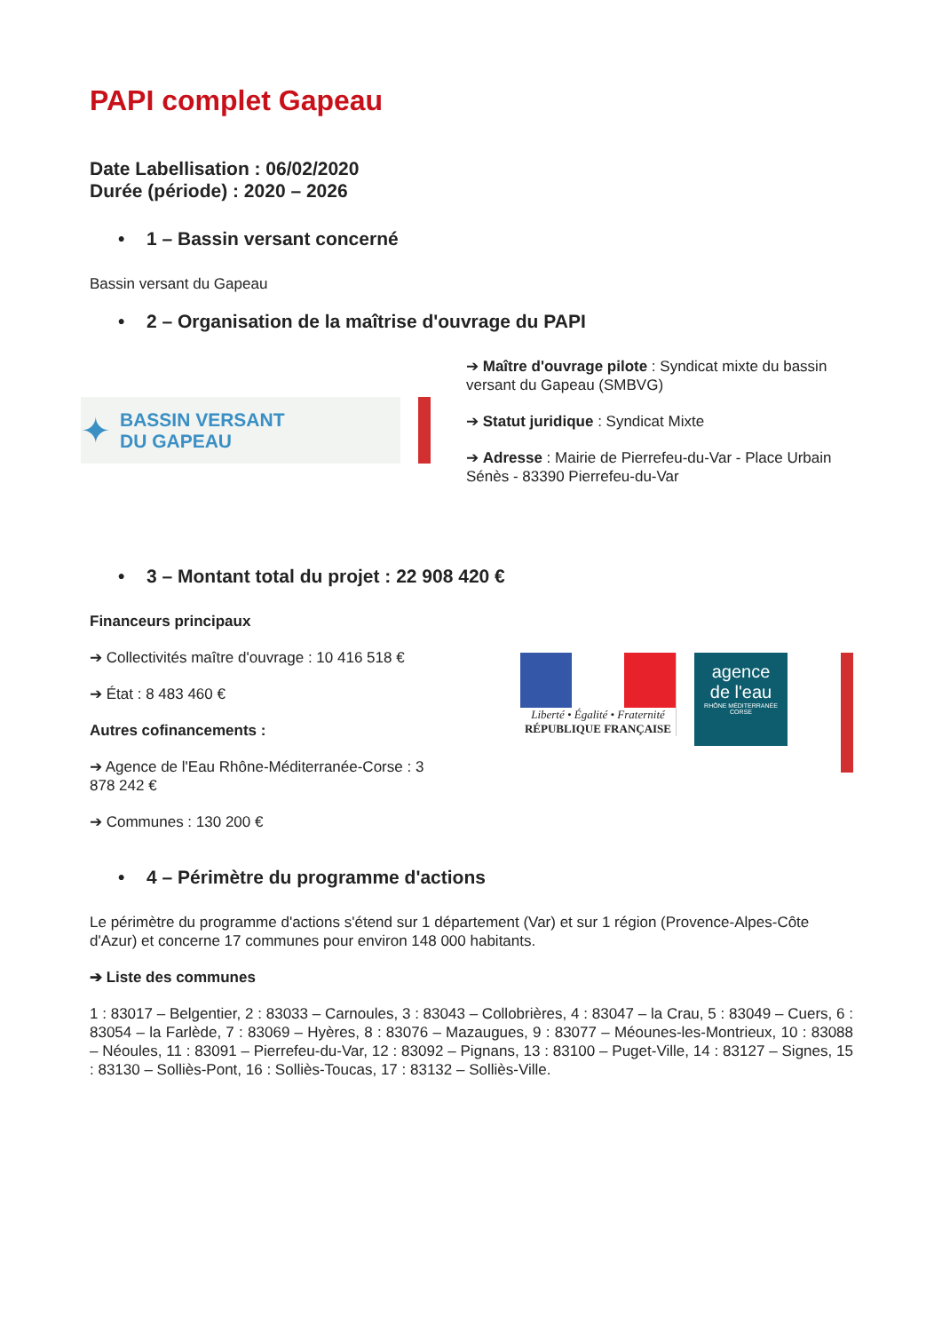PAPI complet Gapeau
Date Labellisation : 06/02/2020
Durée (période) : 2020 – 2026
• 1 – Bassin versant concerné
Bassin versant du Gapeau
• 2 – Organisation de la maîtrise d'ouvrage du PAPI
✦ BASSIN VERSANT
DU GAPEAU
➔ Maître d'ouvrage pilote : Syndicat mixte du bassin versant du Gapeau (SMBVG)
➔ Statut juridique : Syndicat Mixte
➔ Adresse : Mairie de Pierrefeu-du-Var - Place Urbain Sénès - 83390 Pierrefeu-du-Var
• 3 – Montant total du projet : 22 908 420 €
Financeurs principaux
➔ Collectivités maître d'ouvrage : 10 416 518 €
➔ État : 8 483 460 €
Autres cofinancements :
➔ Agence de l'Eau Rhône-Méditerranée-Corse : 3 878 242 €
➔ Communes : 130 200 €
Liberté • Égalité • Fraternité
RÉPUBLIQUE FRANÇAISE
agence
de l'eau
RHÔNE MÉDITERRANÉE CORSE
• 4 – Périmètre du programme d'actions
Le périmètre du programme d'actions s'étend sur 1 département (Var) et sur 1 région (Provence-Alpes-Côte d'Azur) et concerne 17 communes pour environ 148 000 habitants.
➔ Liste des communes
1 : 83017 – Belgentier, 2 : 83033 – Carnoules, 3 : 83043 – Collobrières, 4 : 83047 – la Crau, 5 : 83049 – Cuers, 6 : 83054 – la Farlède, 7 : 83069 – Hyères, 8 : 83076 – Mazaugues, 9 : 83077 – Méounes-les-Montrieux, 10 : 83088 – Néoules, 11 : 83091 – Pierrefeu-du-Var, 12 : 83092 – Pignans, 13 : 83100 – Puget-Ville, 14 : 83127 – Signes, 15 : 83130 – Solliès-Pont, 16 : Solliès-Toucas, 17 : 83132 – Solliès-Ville.